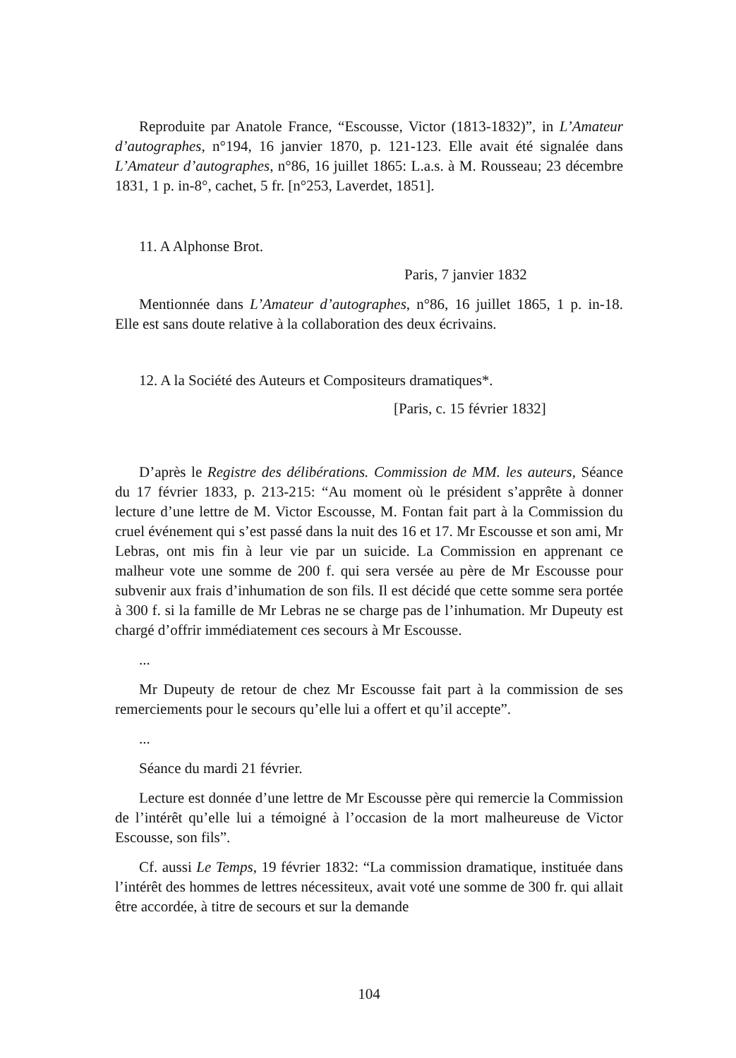Reproduite par Anatole France, “Escousse, Victor (1813-1832)”, in L’Amateur d’autographes, n°194, 16 janvier 1870, p. 121-123. Elle avait été signalée dans L’Amateur d’autographes, n°86, 16 juillet 1865: L.a.s. à M. Rousseau; 23 décembre 1831, 1 p. in-8°, cachet, 5 fr. [n°253, Laverdet, 1851].
11. A Alphonse Brot.
Paris, 7 janvier 1832
Mentionnée dans L’Amateur d’autographes, n°86, 16 juillet 1865, 1 p. in-18. Elle est sans doute relative à la collaboration des deux écrivains.
12. A la Société des Auteurs et Compositeurs dramatiques*.
[Paris, c. 15 février 1832]
D’après le Registre des délibérations. Commission de MM. les auteurs, Séance du 17 février 1833, p. 213-215: “Au moment où le président s’apprête à donner lecture d’une lettre de M. Victor Escousse, M. Fontan fait part à la Commission du cruel événement qui s’est passé dans la nuit des 16 et 17. Mr Escousse et son ami, Mr Lebras, ont mis fin à leur vie par un suicide. La Commission en apprenant ce malheur vote une somme de 200 f. qui sera versée au père de Mr Escousse pour subvenir aux frais d’inhumation de son fils. Il est décidé que cette somme sera portée à 300 f. si la famille de Mr Lebras ne se charge pas de l’inhumation. Mr Dupeuty est chargé d’offrir immédiatement ces secours à Mr Escousse.
...
Mr Dupeuty de retour de chez Mr Escousse fait part à la commission de ses remerciements pour le secours qu’elle lui a offert et qu’il accepte”.
...
Séance du mardi 21 février.
Lecture est donnée d’une lettre de Mr Escousse père qui remercie la Commission de l’intérêt qu’elle lui a témoigné à l’occasion de la mort malheureuse de Victor Escousse, son fils”.
Cf. aussi Le Temps, 19 février 1832: “La commission dramatique, instituée dans l’intérêt des hommes de lettres nécessiteux, avait voté une somme de 300 fr. qui allait être accordée, à titre de secours et sur la demande
104